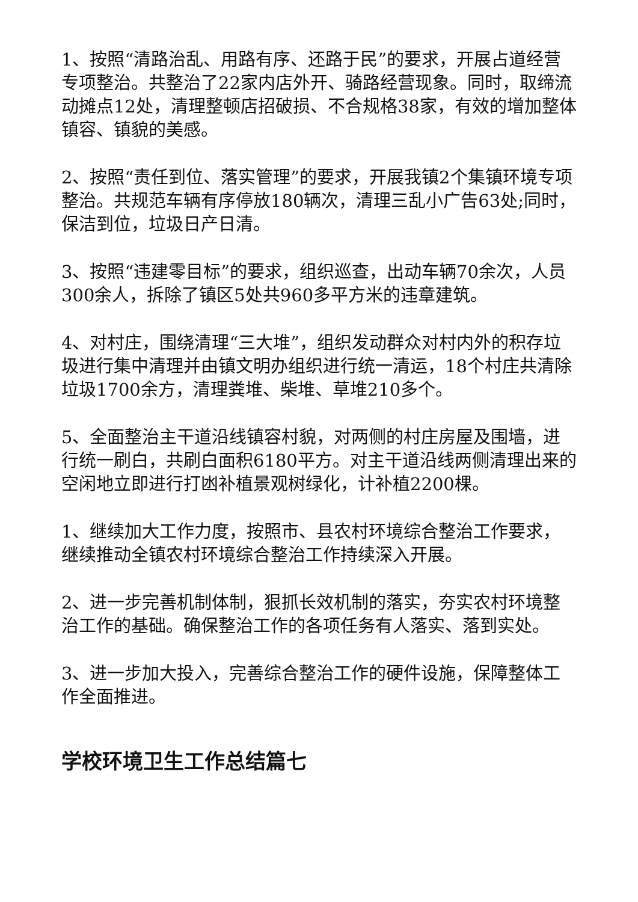1、按照“清路治乱、用路有序、还路于民”的要求，开展占道经营专项整治。共整治了22家内店外开、骑路经营现象。同时，取缔流动摊点12处，清理整顿店招破损、不合规格38家，有效的增加整体镇容、镇貌的美感。
2、按照“责任到位、落实管理”的要求，开展我镇2个集镇环境专项整治。共规范车辆有序停放180辆次，清理三乱小广告63处;同时，保洁到位，垃圾日产日清。
3、按照“违建零目标”的要求，组织巡查，出动车辆70余次，人员300余人，拆除了镇区5处共960多平方米的违章建筑。
4、对村庄，围绕清理“三大堆”，组织发动群众对村内外的积存垃圾进行集中清理并由镇文明办组织进行统一清运，18个村庄共清除垃圾1700余方，清理粪堆、柴堆、草堆210多个。
5、全面整治主干道沿线镇容村貌，对两侧的村庄房屋及围墙，进行统一刷白，共刷白面积6180平方。对主干道沿线两侧清理出来的空闲地立即进行打凼补植景观树绿化，计补植2200棵。
1、继续加大工作力度，按照市、县农村环境综合整治工作要求，继续推动全镇农村环境综合整治工作持续深入开展。
2、进一步完善机制体制，狠抓长效机制的落实，夯实农村环境整治工作的基础。确保整治工作的各项任务有人落实、落到实处。
3、进一步加大投入，完善综合整治工作的硬件设施，保障整体工作全面推进。
学校环境卫生工作总结篇七